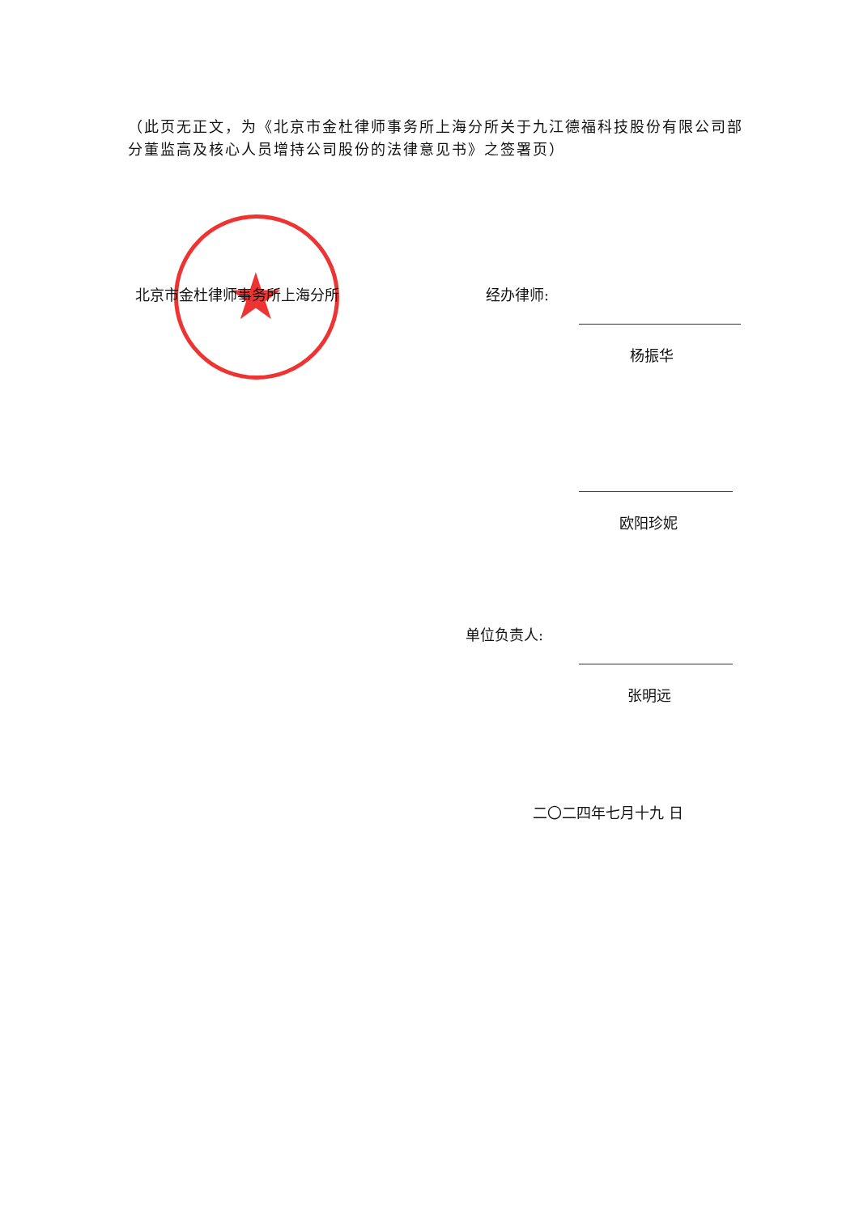（此页无正文，为《北京市金杜律师事务所上海分所关于九江德福科技股份有限公司部分董监高及核心人员增持公司股份的法律意见书》之签署页）
★
北京市金杜律师事务所上海分所 经办律师:
杨振华
欧阳珍妮
单位负责人:
张明远
二〇二四年七月十九 日